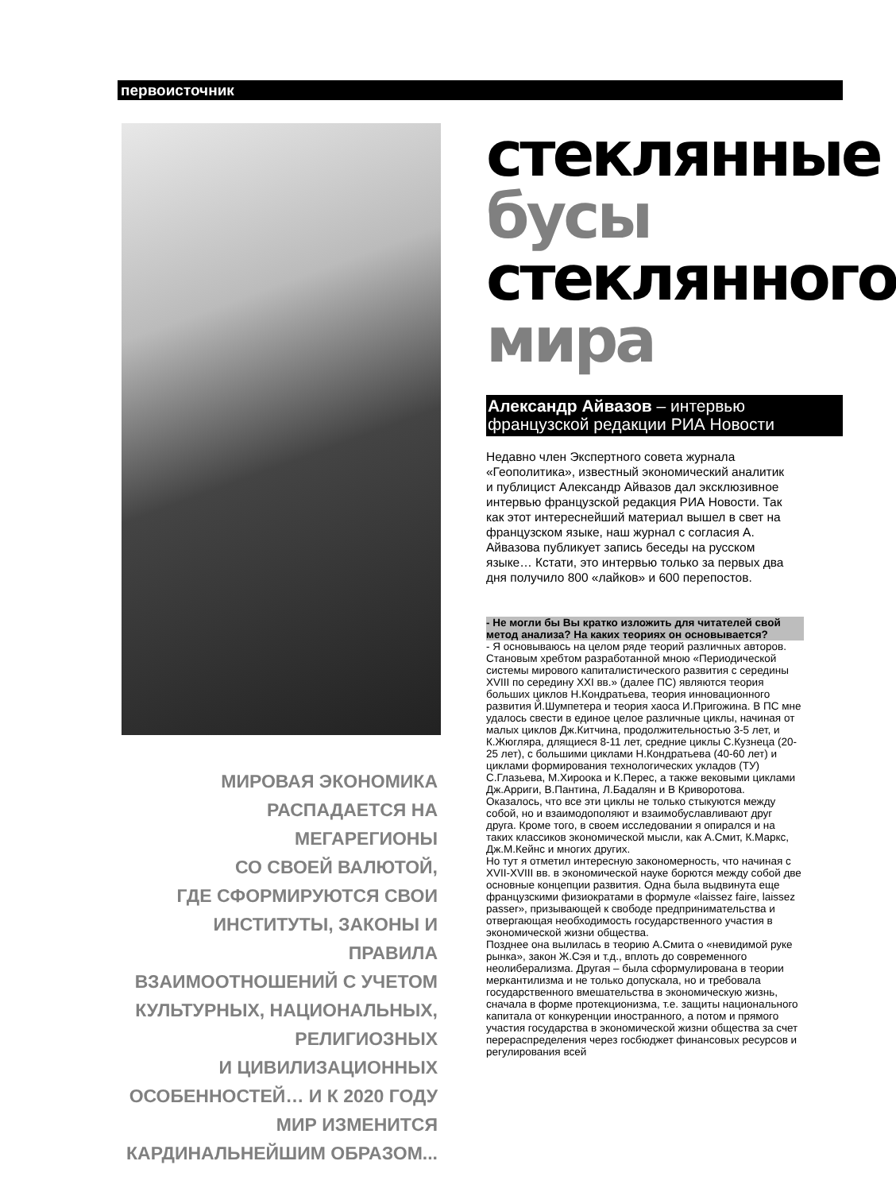первоисточник
МИРОВАЯ ЭКОНОМИКА
РАСПАДАЕТСЯ НА МЕГАРЕГИОНЫ
СО СВОЕЙ ВАЛЮТОЙ,
ГДЕ СФОРМИРУЮТСЯ СВОИ
ИНСТИТУТЫ, ЗАКОНЫ И ПРАВИЛА
ВЗАИМООТНОШЕНИЙ С УЧЕТОМ
КУЛЬТУРНЫХ, НАЦИОНАЛЬНЫХ,
РЕЛИГИОЗНЫХ
И ЦИВИЛИЗАЦИОННЫХ
ОСОБЕННОСТЕЙ… И К 2020 ГОДУ
МИР ИЗМЕНИТСЯ
КАРДИНАЛЬНЕЙШИМ ОБРАЗОМ...
стеклянные
бусы
стеклянного
мира
Александр Айвазов – интервью французской редакции РИА Новости
Недавно член Экспертного совета журнала «Геополитика», известный экономический аналитик и публицист Александр Айвазов дал эксклюзивное интервью французской редакция РИА Новости. Так как этот интереснейший материал вышел в свет на французском языке, наш журнал с согласия А. Айвазова публикует запись беседы на русском языке… Кстати, это интервью только за первых два дня получило 800 «лайков» и 600 перепостов.
- Не могли бы Вы кратко изложить для читателей свой метод анализа? На каких теориях он основывается?
- Я основываюсь на целом ряде теорий различных авторов. Становым хребтом разработанной мною «Периодической системы мирового капиталистического развития с середины XVIII по середину XXI вв.» (далее ПС) являются теория больших циклов Н.Кондратьева, теория инновационного развития Й.Шумпетера и теория хаоса И.Пригожина. В ПС мне удалось свести в единое целое различные циклы, начиная от малых циклов Дж.Китчина, продолжительностью 3-5 лет, и К.Жюгляра, длящиеся 8-11 лет, средние циклы С.Кузнеца (20-25 лет), с большими циклами Н.Кондратьева (40-60 лет) и циклами формирования технологических укладов (ТУ) С.Глазьева, М.Хироока и К.Перес, а также вековыми циклами Дж.Арриги, В.Пантина, Л.Бадалян и В Криворотова. Оказалось, что все эти циклы не только стыкуются между собой, но и взаимодополяют и взаимобуславливают друг друга. Кроме того, в своем исследовании я опирался и на таких классиков экономической мысли, как А.Смит, К.Маркс, Дж.М.Кейнс и многих других.
Но тут я отметил интересную закономерность, что начиная с XVII-XVIII вв. в экономической науке борются между собой две основные концепции развития. Одна была выдвинута еще французскими физиократами в формуле «laissez faire, laissez passer», призывающей к свободе предпринимательства и отвергающая необходимость государственного участия в экономической жизни общества.
Позднее она вылилась в теорию А.Смита о «невидимой руке рынка», закон Ж.Сэя и т.д., вплоть до современного неолиберализма. Другая – была сформулирована в теории меркантилизма и не только допускала, но и требовала государственного вмешательства в экономическую жизнь, сначала в форме протекционизма, т.е. защиты национального капитала от конкуренции иностранного, а потом и прямого участия государства в экономической жизни общества за счет перераспределения через госбюджет финансовых ресурсов и регулирования всей